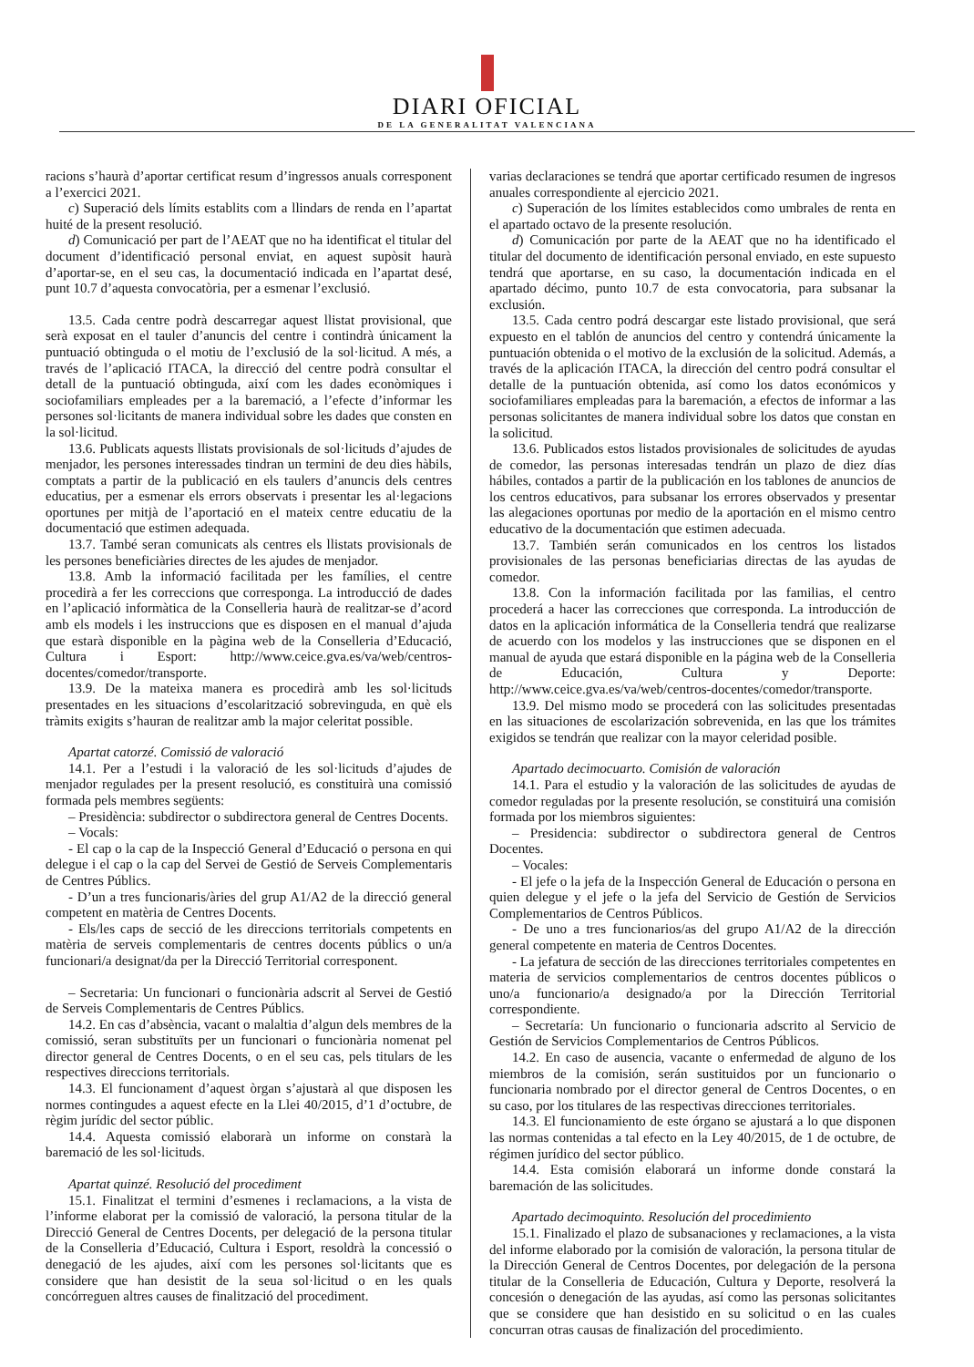DIARI OFICIAL
DE LA GENERALITAT VALENCIANA
racions s’haurà d’aportar certificat resum d’ingressos anuals corresponent a l’exercici 2021.
c) Superació dels límits establits com a llindars de renda en l’apartat huité de la present resolució.
d) Comunicació per part de l’AEAT que no ha identificat el titular del document d’identificació personal enviat, en aquest supòsit haurà d’aportar-se, en el seu cas, la documentació indicada en l’apartat desé, punt 10.7 d’aquesta convocatòria, per a esmenar l’exclusió.
13.5. Cada centre podrà descarregar aquest llistat provisional, que serà exposat en el tauler d’anuncis del centre i contindrà únicament la puntuació obtinguda o el motiu de l’exclusió de la sol·licitud. A més, a través de l’aplicació ITACA, la direcció del centre podrà consultar el detall de la puntuació obtinguda, així com les dades econòmiques i sociofamiliars empleades per a la baremació, a l’efecte d’informar les persones sol·licitants de manera individual sobre les dades que consten en la sol·licitud.
13.6. Publicats aquests llistats provisionals de sol·licituds d’ajudes de menjador, les persones interessades tindran un termini de deu dies hàbils, comptats a partir de la publicació en els taulers d’anuncis dels centres educatius, per a esmenar els errors observats i presentar les al·legacions oportunes per mitjà de l’aportació en el mateix centre educatiu de la documentació que estimen adequada.
13.7. També seran comunicats als centres els llistats provisionals de les persones beneficiàries directes de les ajudes de menjador.
13.8. Amb la informació facilitada per les famílies, el centre procedirà a fer les correccions que corresponga. La introducció de dades en l’aplicació informàtica de la Conselleria haurà de realitzar-se d’acord amb els models i les instruccions que es disposen en el manual d’ajuda que estarà disponible en la pàgina web de la Conselleria d’Educació, Cultura i Esport: http://www.ceice.gva.es/va/web/centros-docentes/comedor/transporte.
13.9. De la mateixa manera es procedirà amb les sol·licituds presentades en les situacions d’escolarització sobrevinguda, en què els tràmits exigits s’hauran de realitzar amb la major celeritat possible.
Apartat catorzé. Comissió de valoració
14.1. Per a l’estudi i la valoració de les sol·licituds d’ajudes de menjador regulades per la present resolució, es constituirà una comissió formada pels membres següents:
– Presidència: subdirector o subdirectora general de Centres Docents.
– Vocals:
- El cap o la cap de la Inspecció General d’Educació o persona en qui delegue i el cap o la cap del Servei de Gestió de Serveis Complementaris de Centres Públics.
- D’un a tres funcionaris/àries del grup A1/A2 de la direcció general competent en matèria de Centres Docents.
- Els/les caps de secció de les direccions territorials competents en matèria de serveis complementaris de centres docents públics o un/a funcionari/a designat/da per la Direcció Territorial corresponent.
– Secretaria: Un funcionari o funcionària adscrit al Servei de Gestió de Serveis Complementaris de Centres Públics.
14.2. En cas d’absència, vacant o malaltia d’algun dels membres de la comissió, seran substituïts per un funcionari o funcionària nomenat pel director general de Centres Docents, o en el seu cas, pels titulars de les respectives direccions territorials.
14.3. El funcionament d’aquest òrgan s’ajustarà al que disposen les normes contingudes a aquest efecte en la Llei 40/2015, d’1 d’octubre, de règim jurídic del sector públic.
14.4. Aquesta comissió elaborarà un informe on constarà la baremació de les sol·licituds.
Apartat quinzé. Resolució del procediment
15.1. Finalitzat el termini d’esmenes i reclamacions, a la vista de l’informe elaborat per la comissió de valoració, la persona titular de la Direcció General de Centres Docents, per delegació de la persona titular de la Conselleria d’Educació, Cultura i Esport, resoldrà la concessió o denegació de les ajudes, així com les persones sol·licitants que es considere que han desistit de la seua sol·licitud o en les quals concórreguen altres causes de finalització del procediment.
varias declaraciones se tendrá que aportar certificado resumen de ingresos anuales correspondiente al ejercicio 2021.
c) Superación de los límites establecidos como umbrales de renta en el apartado octavo de la presente resolución.
d) Comunicación por parte de la AEAT que no ha identificado el titular del documento de identificación personal enviado, en este supuesto tendrá que aportarse, en su caso, la documentación indicada en el apartado décimo, punto 10.7 de esta convocatoria, para subsanar la exclusión.
13.5. Cada centro podrá descargar este listado provisional, que será expuesto en el tablón de anuncios del centro y contendrá únicamente la puntuación obtenida o el motivo de la exclusión de la solicitud. Además, a través de la aplicación ITACA, la dirección del centro podrá consultar el detalle de la puntuación obtenida, así como los datos económicos y sociofamiliares empleadas para la baremación, a efectos de informar a las personas solicitantes de manera individual sobre los datos que constan en la solicitud.
13.6. Publicados estos listados provisionales de solicitudes de ayudas de comedor, las personas interesadas tendrán un plazo de diez días hábiles, contados a partir de la publicación en los tablones de anuncios de los centros educativos, para subsanar los errores observados y presentar las alegaciones oportunas por medio de la aportación en el mismo centro educativo de la documentación que estimen adecuada.
13.7. También serán comunicados en los centros los listados provisionales de las personas beneficiarias directas de las ayudas de comedor.
13.8. Con la información facilitada por las familias, el centro procederá a hacer las correcciones que corresponda. La introducción de datos en la aplicación informática de la Conselleria tendrá que realizarse de acuerdo con los modelos y las instrucciones que se disponen en el manual de ayuda que estará disponible en la página web de la Conselleria de Educación, Cultura y Deporte: http://www.ceice.gva.es/va/web/centros-docentes/comedor/transporte.
13.9. Del mismo modo se procederá con las solicitudes presentadas en las situaciones de escolarización sobrevenida, en las que los trámites exigidos se tendrán que realizar con la mayor celeridad posible.
Apartado decimocuarto. Comisión de valoración
14.1. Para el estudio y la valoración de las solicitudes de ayudas de comedor reguladas por la presente resolución, se constituirá una comisión formada por los miembros siguientes:
– Presidencia: subdirector o subdirectora general de Centros Docentes.
– Vocales:
- El jefe o la jefa de la Inspección General de Educación o persona en quien delegue y el jefe o la jefa del Servicio de Gestión de Servicios Complementarios de Centros Públicos.
- De uno a tres funcionarios/as del grupo A1/A2 de la dirección general competente en materia de Centros Docentes.
- La jefatura de sección de las direcciones territoriales competentes en materia de servicios complementarios de centros docentes públicos o uno/a funcionario/a designado/a por la Dirección Territorial correspondiente.
– Secretaría: Un funcionario o funcionaria adscrito al Servicio de Gestión de Servicios Complementarios de Centros Públicos.
14.2. En caso de ausencia, vacante o enfermedad de alguno de los miembros de la comisión, serán sustituidos por un funcionario o funcionaria nombrado por el director general de Centros Docentes, o en su caso, por los titulares de las respectivas direcciones territoriales.
14.3. El funcionamiento de este órgano se ajustará a lo que disponen las normas contenidas a tal efecto en la Ley 40/2015, de 1 de octubre, de régimen jurídico del sector público.
14.4. Esta comisión elaborará un informe donde constará la baremación de las solicitudes.
Apartado decimoquinto. Resolución del procedimiento
15.1. Finalizado el plazo de subsanaciones y reclamaciones, a la vista del informe elaborado por la comisión de valoración, la persona titular de la Dirección General de Centros Docentes, por delegación de la persona titular de la Conselleria de Educación, Cultura y Deporte, resolverá la concesión o denegación de las ayudas, así como las personas solicitantes que se considere que han desistido en su solicitud o en las cuales concurran otras causas de finalización del procedimiento.